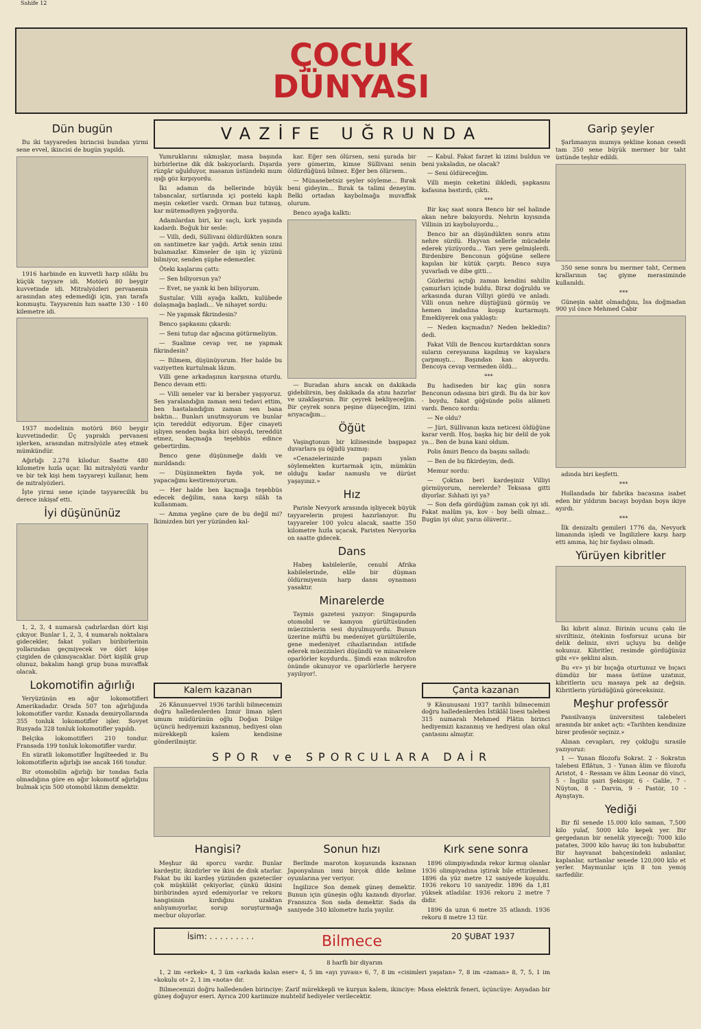Sahife 12
ÇOCUK
DÜNYASI
Dün bugün
Bu iki tayyareden birincisi bundan yirmi sene evvel, ikincisi de bugün yapıldı.
1916 harbinde en kuvvetli harp silâhı bu küçük tayyare idi. Motörü 80 beygir kuvvetinde idi. Mitralyözleri pervanenin arasından ateş edemediği için, yan tarafa konmuştu. Tayyarenin hızı saatte 130 - 140 kilemetre idi.
1937 modelinin motörü 860 beygir kuvvetindedir. Üç yapraklı pervanesi işlerken, arasından mitralyözle ateş etmek mümkündür.
Ağırlığı 2.278 kilodur. Saatte 480 kilometre hızla uçar. İki mitralyözü vardır ve bir tek kişi hem tayyareyi kullanır, hem de mitralyözleri.
İşte yirmi sene içinde tayyarecilik bu derece inkişaf etti.
İyi düşününüz
1, 2, 3, 4 numaralı çadırlardan dört kişi çıkıyor. Bunlar 1, 2, 3, 4 numaralı noktalara gidecekler, fakat yolları biribirlerinin yollarından geçmiyecek ve dört köşe çizgiden de çıkmıyacaklar. Dört kişilik grup olunuz, bakalım hangi grup buna muvaffak olacak.
Lokomotifin ağırlığı
Yeryüzünün en ağır lokomotifleri Amerikadadır. Orada 507 ton ağırlığında lokomotifler vardır. Kanada demiryollarında 355 tonluk lokomotifler işler. Sovyet Rusyada 328 tonluk lokomotifler yapıldı.
Belçika lokomotifleri 210 tondur. Fransada 199 tonluk lokomotifler vardır.
En süratli lokomotifler İngilteeded ir. Bu lokomotiflerin ağırlığı ise ancak 166 tondur.
Bir otomobilin ağırlığı bir tondan fazla olmadığına göre en ağır lokomotif ağırlığını bulmak için 500 otomobil lâzım demektir.
VAZİFE UĞRUNDA
Yumruklarını sıkmışlar, masa başında birbirlerine dik dik bakıyorlardı. Dışarda rüzgâr uğulduyor, masanın üstündeki mum ışığı göz kırpıyordu.
İki adamın da bellerinde büyük tabancalar, sırtlarında içi posteki kaplı meşin ceketler vardı. Orman buz tutmuş, kar mütemadiyen yağıyordu.
Adamlardan biri, kır saçlı, kırk yaşında kadardı. Boğuk bir sesle:
— Villi, dedi, Süllivani öldürdükten sonra on santimetre kar yağdı. Artık senin izini bulamazlar. Kimseler de işin iç yüzünü bilmiyor, senden şüphe edemezler.
Öteki kaşlarını çattı:
— Sen biliyorsun ya?
— Evet, ne yazık ki ben biliyorum.
Sustular. Villi ayağa kalktı, kulübede dolaşmağa başladı... Ve nihayet sordu:
— Ne yapmak fikrindesin?
Benco şapkasını çıkardı:
— Seni tutup dar ağacına götürmeliyim.
— Sualime cevap ver, ne yapmak fikrindesin?
— Bilmem, düşünüyorum. Her halde bu vaziyetten kurtulmak lâzım.
Villi gene arkadaşının karşısına oturdu. Benco devam etti:
— Villi seneler var ki beraber yaşıyoruz. Sen yaralandığın zaman seni tedavi ettim, ben hastalandığım zaman sen bana baktın... Bunları unutmuyorum ve bunlar için tereddüt ediyorum. Eğer cinayeti işliyen senden başka biri olsaydı, tereddüt etmez, kaçmağa teşebbüs edince gebertirdim.
Benco gene düşünmeğe daldı ve mırıldandı:
— Düşünmekten fayda yok, ne yapacağımı kestiremiyorum.
— Her halde ben kaçmağa teşebbüs edecek değilim, sana karşı silâh ta kullanmam.
— Amma yegâne çare de bu değil mi? İkimizden biri yer yüzünden kal-
kar. Eğer sen ölürsen, seni şurada bir yere gömerim, kimse Süllivani senin öldürdüğünü bilmez. Eğer ben ölürsem..
— Münasebetsiz şeyler söyleme... Bırak beni gideyim... Bırak ta talimi deneyim. Belki ortadan kaybolmağa muvaffak olurum.
Benco ayağa kalktı:
— Buradan ahıra ancak on dakikada gidebilirsin, beş dakikada da atını hazırlar ve uzaklaşırsın. Bir çeyrek bekliyeceğim. Bir çeyrek sonra peşine düşeceğim, izini arıyacağım...
Öğüt
Vaşingtonun bir kilisesinde başpapaz duvarlara şu öğüdü yazmış:
«Cenazelerinizde papazı yalan söylemekten kurtarmak için, mümkün olduğu kadar namuslu ve dürüst yaşayınız.»
Hız
Parisle Nevyork arasında işliyecek büyük tayyarelerin projesi hazırlanıyor. Bu tayyareler 100 yolcu alacak, saatte 350 kilometre hızla uçacak, Paristen Nevyorka on saatte gidecek.
Dans
Habeş kabilelerile, cenubî Afrika kabilelerinde, elile bir düşman öldürmiyenin harp dansı oynaması yasaktır.
Minarelerde
Taymis gazetesi yazıyor: Singapurda otomobil ve kamyon gürültüsünden müezzinlerin sesi duyulmuyordu. Bunun üzerine müftü bu medeniyet gürültülerile, gene medeniyet cihazlarından istifade ederek müezzinleri düşündü ve minarelere oparlörler koydurdu.. Şimdi ezan mikrofon önünde okunuyor ve oparlörlerle heryere yayılıyor!.
— Kabul. Fakat farzet ki izimi buldun ve beni yakaladın, ne olacak?
— Seni öldüreceğim.
Villi meşin ceketini ilikledi, şapkasını kafasına bastırdı, çıktı.
***
Bir kaç saat sonra Benco bir sel halinde akan nehre bakıyordu. Nehrin kıyısında Villinin izi kayboluyordu...
Benco bir an düşündükten sonra atını nehre sürdü. Hayvan sellerle mücadele ederek yüzüyordu... Yarı yere gelmişlerdi. Birdenbire Benconun göğsüne sellere kapılan bir kütük çarptı. Benco suya yuvarladı ve dibe gitti...
Gözlerini açtığı zaman kendini sahilin çamurları içinde buldu. Biraz doğruldu ve arkasında duran Villiyi gördü ve anladı. Villi onun nehre düştüğünü görmüş ve hemen imdadına koşup kurtarmıştı. Emekliyerek ona yaklaştı:
— Neden kaçmadın? Neden bekledin? dedi.
Fakat Villi de Bencou kurtardıktan sonra suların cereyanına kapılmış ve kayalara çarpmıştı... Başından kan akıyordu. Bencoya cevap vermeden öldü...
***
Bu hadiseden bir kaç gün sonra Benconun odasına biri girdi. Bu da bir kov - boydu, fakat göğsünde polis alâmeti vardı. Benco sordu:
— Ne oldu?
— Jüri, Süllivanın kaza neticesi öldüğüne karar verdi. Hoş, başka hiç bir delil de yok ya... Ben de buna kani oldum.
Polis âmiri Benco da başını salladı:
— Ben de bu fikirdeyim, dedi.
Memur sordu:
— Çoktan beri kardeşiniz Villiyi görmüyorum, nerelerde? Teksasa gitti diyorlar. Sıhhati iyi ya?
— Son defa gördüğüm zaman çok iyi idi. Fakat malûm ya, kov - boy belli olmaz... Bugün iyi olur, yarın ölüverir...
Kalem kazanan
26 Kânunuevvel 1936 tarihli bilmecemizi doğru halledenlerden İzmir liman işleri umum müdürünün oğlu Doğan Dülge üçüncü hediyemizi kazanmış, hediyesi olan mürekkepli kalem kendisine gönderilmiştir.
Çanta kazanan
9 Kânunusani 1937 tarihli bilmecemizi doğru halledenlerden İstiklâl lisesi talebesi 315 numaralı Mehmed Plâtin birinci hediyemizi kazanmış ve hediyesi olan okul çantasını almıştır.
SPOR ve SPORCULARA DAİR
Hangisi?
Meşhur iki sporcu vardır. Bunlar kardeştir, ikizdirler ve ikisi de disk atarlar. Fakat bu iki kardeş yüzünden gazeteciler çok müşkülât çekiyorlar, çünkü ikisini biribirinden ayırd edemiyorlar ve rekoru hangisinin kırdığını uzaktan anlıyamıyorlar, sorup soruşturmağa mecbur oluyorlar.
Sonun hızı
Berlinde maroton koşusunda kazanan Japonyalının ismi birçok dilde kelime oyunlarına yer veriyor.
İngilizce Son demek güneş demektir. Bunun için güneşin oğlu kazandı diyorlar. Fransızca Son sada demektir. Sada da saniyede 340 kilometre hızla yayılır.
Kırk sene sonra
1896 olimpiyadında rekor kırmış olanlar 1936 olimpiyadına iştirak bile ettirilemez. 1896 da yüz metre 12 saniyede koşuldu. 1936 rekoru 10 saniyedir. 1896 da 1,81 yüksek atladılar. 1936 rekoru 2 metre 7 didir.
1896 da uzun 6 metre 35 atlandı. 1936 rekoru 8 metre 13 tür.
İsim: . . . . . . . . .
Bilmece
20 ŞUBAT 1937
8 harfli bir diyarım
1, 2 im «erkek» 4, 3 üm «arkada kalan eser» 4, 5 im «ayı yuvası» 6, 7, 8 im «cisimleri yaşatan» 7, 8 im «zaman» 8, 7, 5, 1 im «kokulu ot» 2, 1 im «nota» dır.
Bilmecemizi doğru halledenden birinciye: Zarif mürekkepli ve kurşun kalem, ikinciye: Masa elektrik feneri, üçüncüye: Asyadan bir güneş doğuyor eseri. Ayrıca 200 kariimize muhtelif hediyeler verilecektir.
Garip şeyler
Şarlımanyın mumya şekline konan cesedi tam 350 sene büyük mermer bir taht üstünde teşhir edildi.
350 sene sonra bu mermer taht, Cermen krallarının taç giyme merasiminde kullanıldı.
***
Güneşin sabit olmadığını, İsa doğmadan 900 yıl önce Mehmed Cabir
adında biri keşfetti.
***
Hollandada bir fabrika bacasına isabet eden bir yıldırım bacayı boydan boya ikiye ayırdı.
***
İlk denizaltı gemileri 1776 da, Nevyork limanında işledi ve İngilizlere karşı harp etti amma, hiç bir faydası olmadı.
Yürüyen kibritler
İki kibrit alınız. Birinin ucunu çakı ile sivriltiniz, ötekinin fosforsuz ucuna bir delik deliniz, sivri uçluyu bu deliğe sokunuz. Kibritler, resimde gördüğünüz gibi «v» şeklini alsın.
Bu «v» yi bir bıçağa oturtunuz ve bıçacı dümdüz bir masa üstüne uzatınız, kibritlerin ucu masaya pek az değsin. Kibritlerin yürüdüğünü göreceksiniz.
Meşhur professör
Pansilvanya üniversitesi talebeleri arasında bir anket açtı: «Tarihten kendinize birer profesör seçiniz.»
Alınan cevapları, rey çokluğu sırasile yazıyoruz:
1 — Yunan filozofu Sokrat. 2 - Sokratın talebesi Eflâtun, 3 - Yunan âlim ve filozofu Aristot, 4 - Ressam ve âlim Leonar dö vinci, 5 - İngiliz şairi Şekispir, 6 - Galile, 7 - Nüyton, 8 - Darvin, 9 - Pastör, 10 - Aynştayn.
Yediği
Bir fil senede 15.000 kilo saman, 7,500 kilo yulaf, 5000 kilo kepek yer. Bir gergedanın bir senelik yiyeceği: 7000 kilo patates, 3000 kilo havuç iki ton hububattır. Bir hayvanat bahçesindeki aslanlar, kaplanlar, sırtlanlar senede 120,000 kilo et yerler. Maymunlar için 8 ton yemiş sarfedilir.